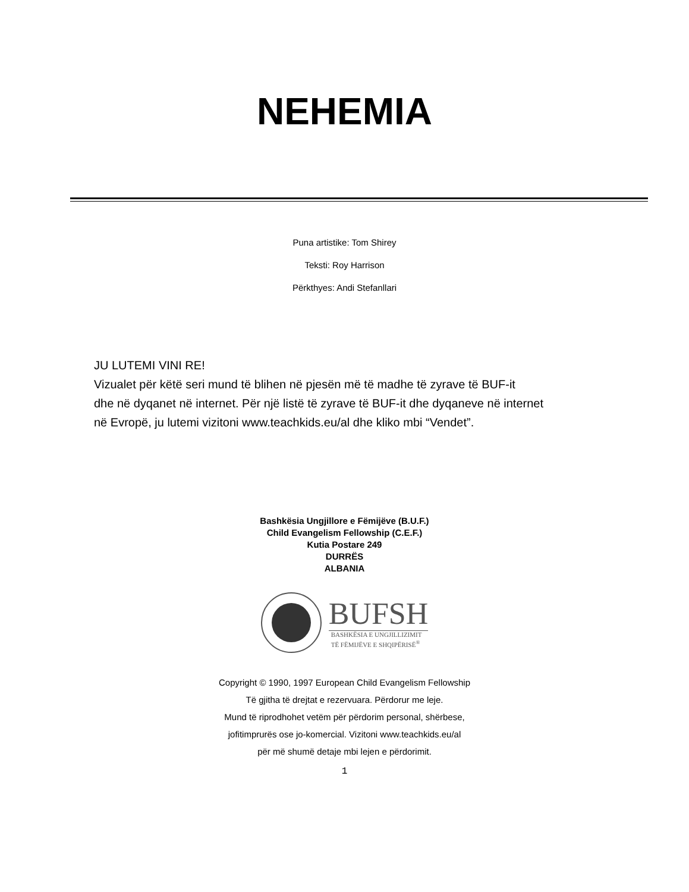NEHEMIA
Puna artistike: Tom Shirey
Teksti: Roy Harrison
Përkthyes: Andi Stefanllari
JU LUTEMI VINI RE!
Vizualet për këtë seri mund të blihen në pjesën më të madhe të zyrave të BUF-it
dhe në dyqanet në internet. Për një listë të zyrave të BUF-it dhe dyqaneve në internet
në Evropë, ju lutemi vizitoni www.teachkids.eu/al dhe kliko mbi “Vendet”.
Bashkësia Ungjillore e Fëmijëve (B.U.F.)
Child Evangelism Fellowship (C.E.F.)
Kutia Postare 249
DURRËS
ALBANIA
BUFSH
BASHKËSIA E UNGJILLIZIMIT
TË FËMIJËVE E SHQIPËRISË<sup>®</sup>
Copyright © 1990, 1997 European Child Evangelism Fellowship
Të gjitha të drejtat e rezervuara. Përdorur me leje.
Mund të riprodhohet vetëm për përdorim personal, shërbese,
jofitimprurës ose jo-komercial. Vizitoni www.teachkids.eu/al
për më shumë detaje mbi lejen e përdorimit.
1